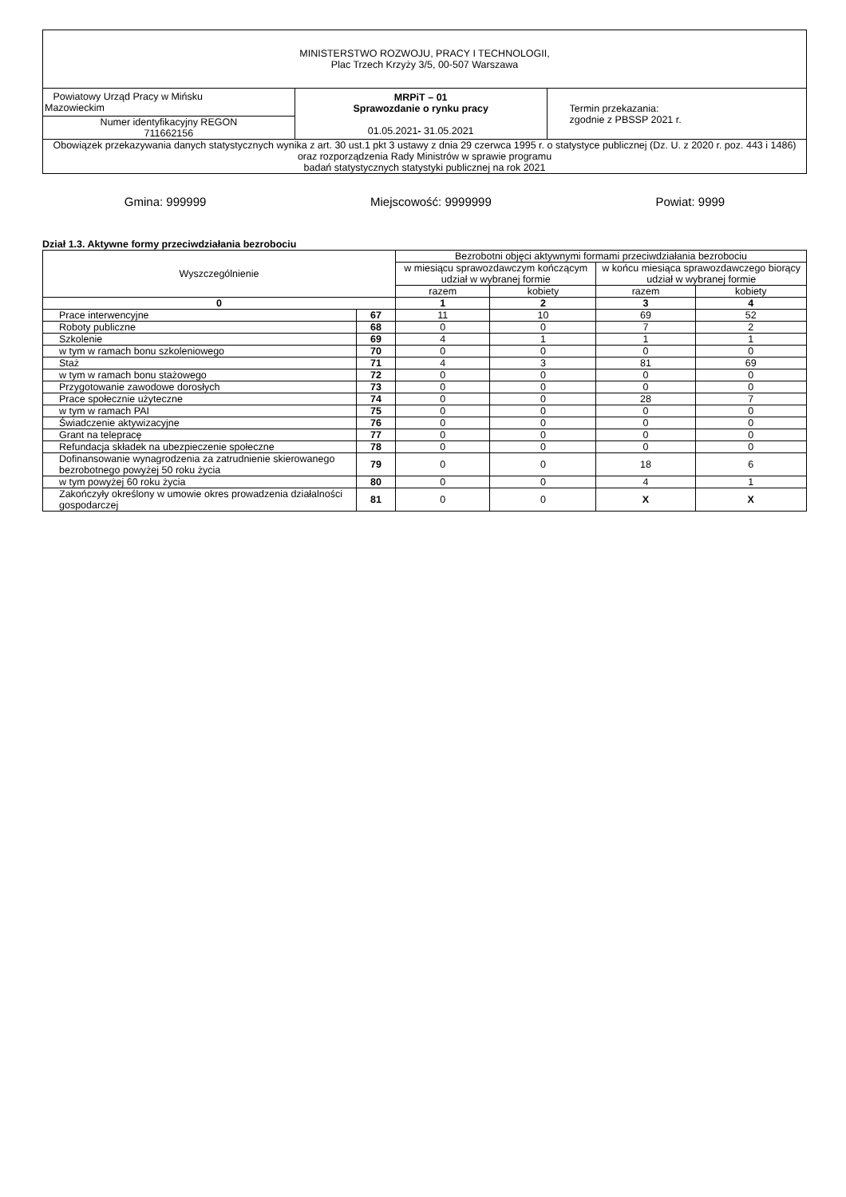| MINISTERSTWO ROZWOJU, PRACY I TECHNOLOGII, Plac Trzech Krzyży 3/5, 00-507 Warszawa | | |
| Powiatowy Urząd Pracy w Mińsku Mazowieckim | MRPiT – 01 Sprawozdanie o rynku pracy 01.05.2021 - 31.05.2021 | Termin przekazania: zgodnie z PBSSP 2021 r. |
| Numer identyfikacyjny REGON 711662156 | | |
| Obowiązek przekazywania danych statystycznych wynika z art. 30 ust.1 pkt 3 ustawy z dnia 29 czerwca 1995 r. o statystyce publicznej (Dz. U. z 2020 r. poz. 443 i 1486) oraz rozporządzenia Rady Ministrów w sprawie programu badań statystycznych statystyki publicznej na rok 2021 | | |
Gmina: 999999 Miejscowość: 9999999 Powiat: 9999
Dział 1.3. Aktywne formy przeciwdziałania bezrobociu
| Wyszczególnienie | | Bezrobotni objęci aktywnymi formami przeciwdziałania bezrobociu | | | |
| --- | --- | --- | --- | --- | --- |
| | | w miesiącu sprawozdawczym kończącym udział w wybranej formie | | w końcu miesiąca sprawozdawczego biorący udział w wybranej formie | |
| | | razem | kobiety | razem | kobiety |
| 0 | | 1 | 2 | 3 | 4 |
| Prace interwencyjne | 67 | 11 | 10 | 69 | 52 |
| Roboty publiczne | 68 | 0 | 0 | 7 | 2 |
| Szkolenie | 69 | 4 | 1 | 1 | 1 |
| w tym w ramach bonu szkoleniowego | 70 | 0 | 0 | 0 | 0 |
| Staż | 71 | 4 | 3 | 81 | 69 |
| w tym w ramach bonu stażowego | 72 | 0 | 0 | 0 | 0 |
| Przygotowanie zawodowe dorosłych | 73 | 0 | 0 | 0 | 0 |
| Prace społecznie użyteczne | 74 | 0 | 0 | 28 | 7 |
| w tym w ramach PAI | 75 | 0 | 0 | 0 | 0 |
| Świadczenie aktywizacyjne | 76 | 0 | 0 | 0 | 0 |
| Grant na telepracę | 77 | 0 | 0 | 0 | 0 |
| Refundacja składek na ubezpieczenie społeczne | 78 | 0 | 0 | 0 | 0 |
| Dofinansowanie wynagrodzenia za zatrudnienie skierowanego bezrobotnego powyżej 50 roku życia | 79 | 0 | 0 | 18 | 6 |
| w tym powyżej 60 roku życia | 80 | 0 | 0 | 4 | 1 |
| Zakończyły określony w umowie okres prowadzenia działalności gospodarczej | 81 | 0 | 0 | X | X |